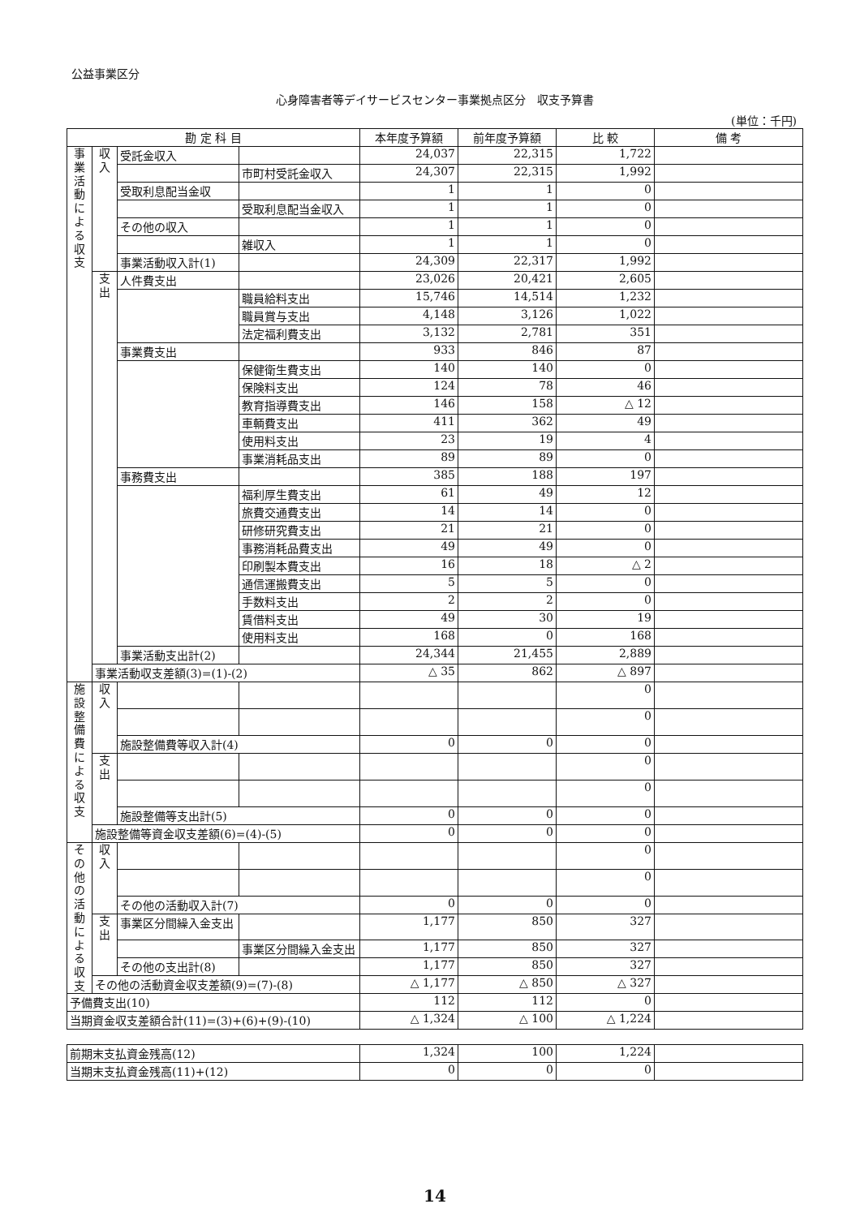公益事業区分
心身障害者等デイサービスセンター事業拠点区分　収支予算書
(単位：千円)
| 勘 定 科 目 | | | | 本年度予算額 | 前年度予算額 | 比 較 | 備 考 |
| --- | --- | --- | --- | --- | --- | --- | --- |
| 事業活動による収支 | 収入 | 受託金収入 | | 24,037 | 22,315 | 1,722 | |
| | | | 市町村受託金収入 | 24,307 | 22,315 | 1,992 | |
| | | 受取利息配当金収 | | 1 | 1 | 0 | |
| | | | 受取利息配当金収入 | 1 | 1 | 0 | |
| | | その他の収入 | | 1 | 1 | 0 | |
| | | | 雑収入 | 1 | 1 | 0 | |
| | | 事業活動収入計(1) | | 24,309 | 22,317 | 1,992 | |
| | 支出 | 人件費支出 | | 23,026 | 20,421 | 2,605 | |
| | | | 職員給料支出 | 15,746 | 14,514 | 1,232 | |
| | | | 職員賞与支出 | 4,148 | 3,126 | 1,022 | |
| | | | 法定福利費支出 | 3,132 | 2,781 | 351 | |
| | | 事業費支出 | | 933 | 846 | 87 | |
| | | | 保健衛生費支出 | 140 | 140 | 0 | |
| | | | 保険料支出 | 124 | 78 | 46 | |
| | | | 教育指導費支出 | 146 | 158 | △ 12 | |
| | | | 車輌費支出 | 411 | 362 | 49 | |
| | | | 使用料支出 | 23 | 19 | 4 | |
| | | | 事業消耗品支出 | 89 | 89 | 0 | |
| | | 事務費支出 | | 385 | 188 | 197 | |
| | | | 福利厚生費支出 | 61 | 49 | 12 | |
| | | | 旅費交通費支出 | 14 | 14 | 0 | |
| | | | 研修研究費支出 | 21 | 21 | 0 | |
| | | | 事務消耗品費支出 | 49 | 49 | 0 | |
| | | | 印刷製本費支出 | 16 | 18 | △ 2 | |
| | | | 通信運搬費支出 | 5 | 5 | 0 | |
| | | | 手数料支出 | 2 | 2 | 0 | |
| | | | 賃借料支出 | 49 | 30 | 19 | |
| | | | 使用料支出 | 168 | 0 | 168 | |
| | | 事業活動支出計(2) | | 24,344 | 21,455 | 2,889 | |
| | 事業活動収支差額(3)=(1)-(2) | | | △ 35 | 862 | △ 897 | |
| 施設整備費による収支 | 収入 | | | | | 0 | |
| | | | | | | 0 | |
| | | 施設整備費等収入計(4) | | 0 | 0 | 0 | |
| | 支出 | | | | | 0 | |
| | | | | | | 0 | |
| | | 施設整備等支出計(5) | | 0 | 0 | 0 | |
| | 施設整備等資金収支差額(6)=(4)-(5) | | | 0 | 0 | 0 | |
| その他の活動による収支 | 収入 | | | | | 0 | |
| | | | | | | 0 | |
| | | その他の活動収入計(7) | | 0 | 0 | 0 | |
| | 支出 | 事業区分間繰入金支出 | | 1,177 | 850 | 327 | |
| | | | 事業区分間繰入金支出 | 1,177 | 850 | 327 | |
| | | その他の支出計(8) | | 1,177 | 850 | 327 | |
| | その他の活動資金収支差額(9)=(7)-(8) | | | △ 1,177 | △ 850 | △ 327 | |
| 予備費支出(10) | | | | 112 | 112 | 0 | |
| 当期資金収支差額合計(11)=(3)+(6)+(9)-(10) | | | | △ 1,324 | △ 100 | △ 1,224 | |
| 前期末支払資金残高(12) | 1,324 | 100 | 1,224 | |
| 当期末支払資金残高(11)+(12) | 0 | 0 | 0 | |
14